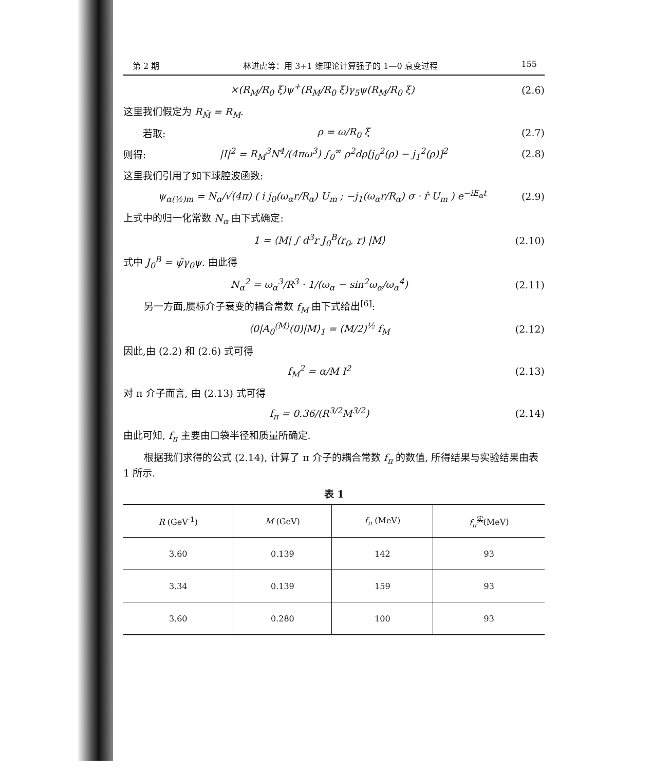第 2 期 林进虎等：用 3+1 维理论计算强子的 1—0 衰变过程 155
×(R<sub>M</sub>/R<sub>0</sub> ξ)ψ<sup>+</sup>(R<sub>M</sub>/R<sub>0</sub> ξ)γ<sub>5</sub>ψ(R<sub>M</sub>/R<sub>0</sub> ξ) (2.6)
这里我们假定为 R<sub>M̄</sub> = R<sub>M</sub>.
  若取: ρ = ω/R<sub>0</sub> ξ (2.7)
则得: |I|<sup>2</sup> = R<sub>M</sub><sup>3</sup>N<sup>4</sup>/(4πω<sup>3</sup>) ∫<sub>0</sub><sup>∞</sup> ρ<sup>2</sup>dρ[j<sub>0</sub><sup>2</sup>(ρ) − j<sub>1</sub><sup>2</sup>(ρ)]<sup>2</sup> (2.8)
这里我们引用了如下球腔波函数:
ψ<sub>α(½)m</sub> = N<sub>α</sub>/√(4π) ( i j<sub>0</sub>(ω<sub>α</sub>r/R<sub>α</sub>) U<sub>m</sub> ; −j<sub>1</sub>(ω<sub>α</sub>r/R<sub>α</sub>) σ · r̂ U<sub>m</sub> ) e<sup>−iE<sub>α</sub>t</sup> (2.9)
上式中的归一化常数 N<sub>α</sub> 由下式确定:
1 = ⟨M| ∫ d<sup>3</sup>r J<sub>0</sub><sup>B</sup>(r<sub>0</sub>, r) |M⟩ (2.10)
式中 J<sub>0</sub><sup>B</sup> = ψ̄γ<sub>0</sub>ψ. 由此得
N<sub>α</sub><sup>2</sup> = ω<sub>α</sub><sup>3</sup>/R<sup>3</sup> · 1/(ω<sub>α</sub> − sin<sup>2</sup>ω<sub>α</sub>/ω<sub>α</sub><sup>4</sup>) (2.11)
另一方面,赝标介子衰变的耦合常数 f<sub>M</sub> 由下式给出<sup>[6]</sup>:
⟨0|A<sub>0</sub><sup>(M)</sup>(0)|M⟩<sub>1</sub> = (M/2)<sup>½</sup> f<sub>M</sub> (2.12)
因此,由 (2.2) 和 (2.6) 式可得
f<sub>M</sub><sup>2</sup> = α/M I<sup>2</sup> (2.13)
对 π 介子而言, 由 (2.13) 式可得
f<sub>π</sub> = 0.36/(R<sup>3/2</sup>M<sup>3/2</sup>) (2.14)
由此可知, f<sub>π</sub> 主要由口袋半径和质量所确定.
根据我们求得的公式 (2.14), 计算了 π 介子的耦合常数 f<sub>π</sub> 的数值, 所得结果与实验结果由表 1 所示.
表 1
| R (GeV<sup>-1</sup>) | M (GeV) | f<sub>π</sub> (MeV) | f<sub>π</sub><sup>实</sup>(MeV) |
| --- | --- | --- | --- |
| 3.60 | 0.139 | 142 | 93 |
| 3.34 | 0.139 | 159 | 93 |
| 3.60 | 0.280 | 100 | 93 |